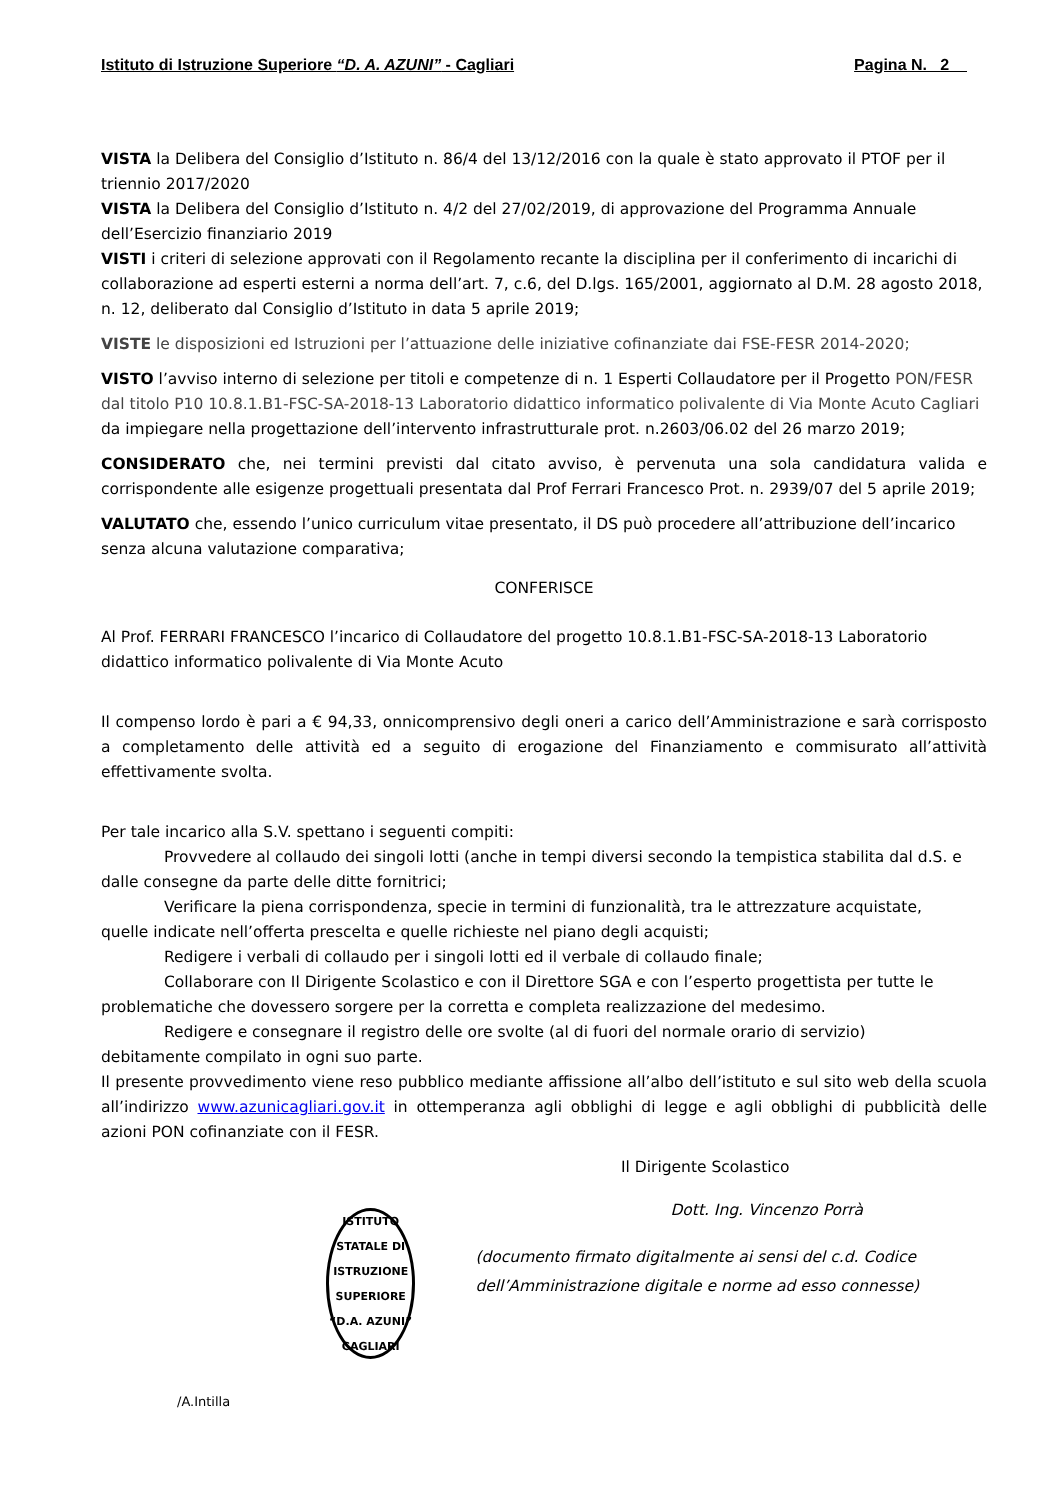Istituto di Istruzione Superiore “D. A. AZUNI” - Cagliari Pagina N. 2
VISTA la Delibera del Consiglio d’Istituto n. 86/4 del 13/12/2016 con la quale è stato approvato il PTOF per il triennio 2017/2020
VISTA la Delibera del Consiglio d’Istituto n. 4/2 del 27/02/2019, di approvazione del Programma Annuale dell’Esercizio finanziario 2019
VISTI i criteri di selezione approvati con il Regolamento recante la disciplina per il conferimento di incarichi di collaborazione ad esperti esterni a norma dell’art. 7, c.6, del D.lgs. 165/2001, aggiornato al D.M. 28 agosto 2018, n. 12, deliberato dal Consiglio d’Istituto in data 5 aprile 2019;
VISTE le disposizioni ed Istruzioni per l’attuazione delle iniziative cofinanziate dai FSE-FESR 2014-2020;
VISTO l’avviso interno di selezione per titoli e competenze di n. 1 Esperti Collaudatore per il Progetto PON/FESR dal titolo P10 10.8.1.B1-FSC-SA-2018-13 Laboratorio didattico informatico polivalente di Via Monte Acuto Cagliari da impiegare nella progettazione dell’intervento infrastrutturale prot. n.2603/06.02 del 26 marzo 2019;
CONSIDERATO che, nei termini previsti dal citato avviso, è pervenuta una sola candidatura valida e corrispondente alle esigenze progettuali presentata dal Prof Ferrari Francesco Prot. n. 2939/07 del 5 aprile 2019;
VALUTATO che, essendo l’unico curriculum vitae presentato, il DS può procedere all’attribuzione dell’incarico senza alcuna valutazione comparativa;
CONFERISCE
Al Prof. FERRARI FRANCESCO l’incarico di Collaudatore del progetto 10.8.1.B1-FSC-SA-2018-13 Laboratorio didattico informatico polivalente di Via Monte Acuto
Il compenso lordo è pari a € 94,33, onnicomprensivo degli oneri a carico dell’Amministrazione e sarà corrisposto a completamento delle attività ed a seguito di erogazione del Finanziamento e commisurato all’attività effettivamente svolta.
Per tale incarico alla S.V. spettano i seguenti compiti:
Provvedere al collaudo dei singoli lotti (anche in tempi diversi secondo la tempistica stabilita dal d.S. e
dalle consegne da parte delle ditte fornitrici;
Verificare la piena corrispondenza, specie in termini di funzionalità, tra le attrezzature acquistate,
quelle indicate nell’offerta prescelta e quelle richieste nel piano degli acquisti;
Redigere i verbali di collaudo per i singoli lotti ed il verbale di collaudo finale;
Collaborare con Il Dirigente Scolastico e con il Direttore SGA e con l’esperto progettista per tutte le
problematiche che dovessero sorgere per la corretta e completa realizzazione del medesimo.
Redigere e consegnare il registro delle ore svolte (al di fuori del normale orario di servizio)
debitamente compilato in ogni suo parte.
Il presente provvedimento viene reso pubblico mediante affissione all’albo dell’istituto e sul sito web della scuola all’indirizzo www.azunicagliari.gov.it in ottemperanza agli obblighi di legge e agli obblighi di pubblicità delle azioni PON cofinanziate con il FESR.
Il Dirigente Scolastico
ISTITUTO STATALE DI ISTRUZIONE SUPERIORE
“D.A. AZUNI”
CAGLIARI
Dott. Ing. Vincenzo Porrà
(documento firmato digitalmente ai sensi del c.d. Codice dell’Amministrazione digitale e norme ad esso connesse)
/A.Intilla